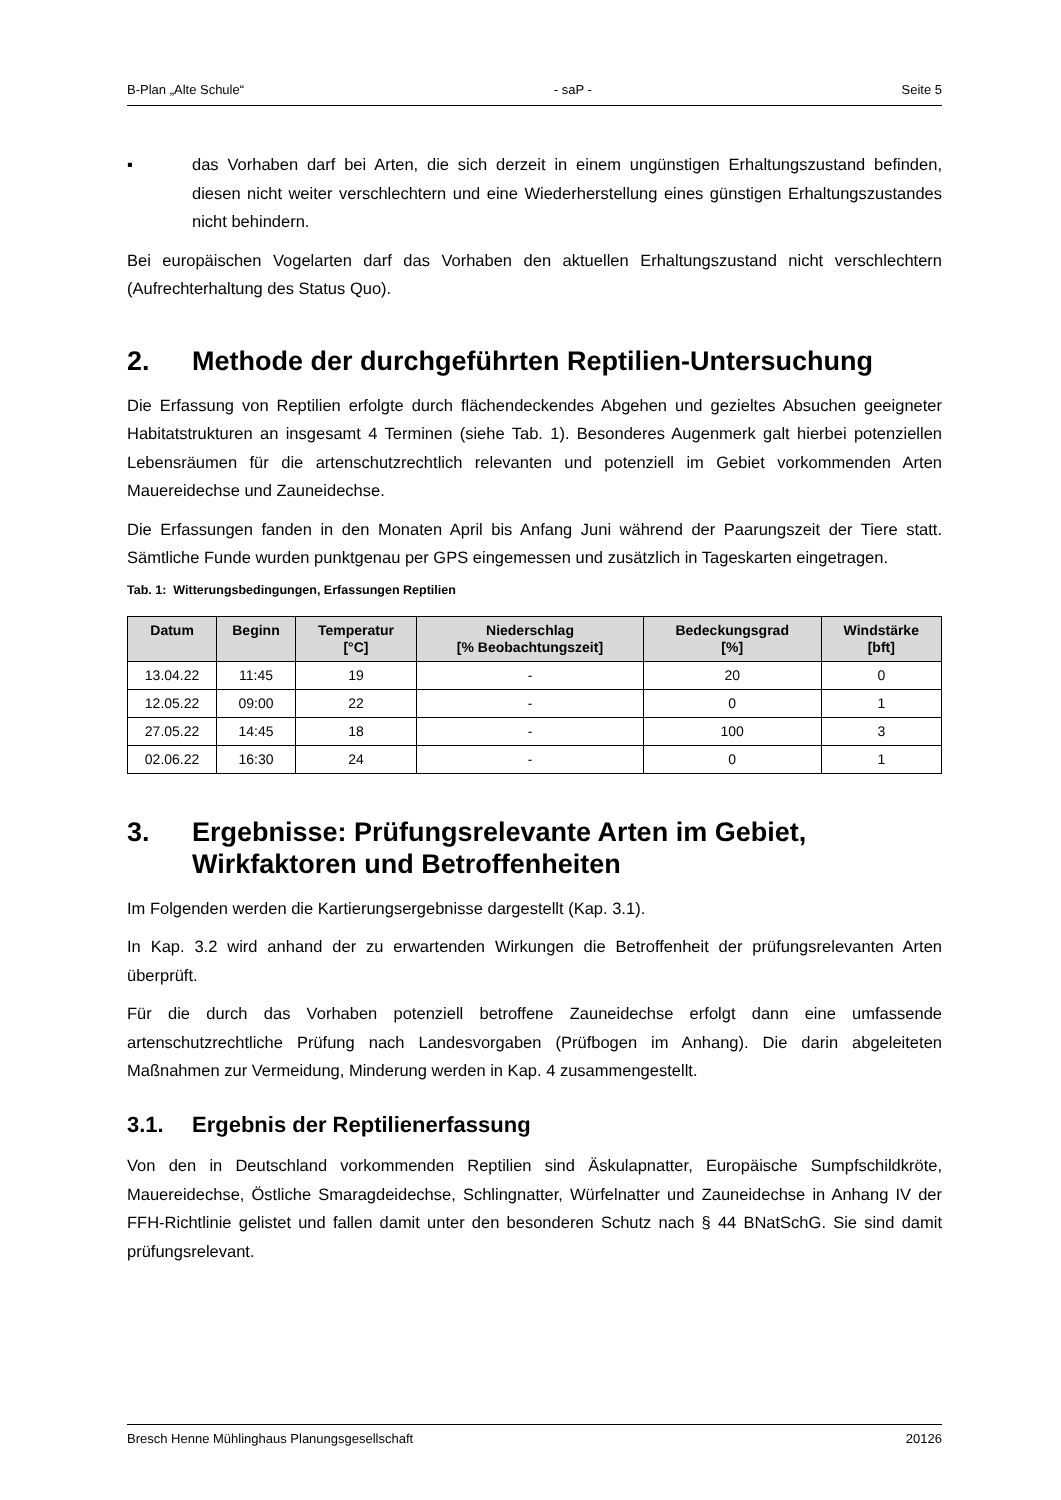B-Plan „Alte Schule“- saP - Seite 5
▪ das Vorhaben darf bei Arten, die sich derzeit in einem ungünstigen Erhaltungszustand befinden, diesen nicht weiter verschlechtern und eine Wiederherstellung eines günstigen Erhaltungszustandes nicht behindern.
Bei europäischen Vogelarten darf das Vorhaben den aktuellen Erhaltungszustand nicht verschlechtern (Aufrechterhaltung des Status Quo).
2. Methode der durchgeführten Reptilien-Untersuchung
Die Erfassung von Reptilien erfolgte durch flächendeckendes Abgehen und gezieltes Absuchen geeigneter Habitatstrukturen an insgesamt 4 Terminen (siehe Tab. 1). Besonderes Augenmerk galt hierbei potenziellen Lebensräumen für die artenschutzrechtlich relevanten und potenziell im Gebiet vorkommenden Arten Mauereidechse und Zauneidechse.
Die Erfassungen fanden in den Monaten April bis Anfang Juni während der Paarungszeit der Tiere statt. Sämtliche Funde wurden punktgenau per GPS eingemessen und zusätzlich in Tageskarten eingetragen.
Tab. 1: Witterungsbedingungen, Erfassungen Reptilien
| Datum | Beginn | Temperatur [°C] | Niederschlag [% Beobachtungszeit] | Bedeckungsgrad [%] | Windstärke [bft] |
| --- | --- | --- | --- | --- | --- |
| 13.04.22 | 11:45 | 19 | - | 20 | 0 |
| 12.05.22 | 09:00 | 22 | - | 0 | 1 |
| 27.05.22 | 14:45 | 18 | - | 100 | 3 |
| 02.06.22 | 16:30 | 24 | - | 0 | 1 |
3. Ergebnisse: Prüfungsrelevante Arten im Gebiet, Wirkfaktoren und Betroffenheiten
Im Folgenden werden die Kartierungsergebnisse dargestellt (Kap. 3.1).
In Kap. 3.2 wird anhand der zu erwartenden Wirkungen die Betroffenheit der prüfungsrelevanten Arten überprüft.
Für die durch das Vorhaben potenziell betroffene Zauneidechse erfolgt dann eine umfassende artenschutzrechtliche Prüfung nach Landesvorgaben (Prüfbogen im Anhang). Die darin abgeleiteten Maßnahmen zur Vermeidung, Minderung werden in Kap. 4 zusammengestellt.
3.1. Ergebnis der Reptilienerfassung
Von den in Deutschland vorkommenden Reptilien sind Äskulapnatter, Europäische Sumpfschildkröte, Mauereidechse, Östliche Smaragdeidechse, Schlingnatter, Würfelnatter und Zauneidechse in Anhang IV der FFH-Richtlinie gelistet und fallen damit unter den besonderen Schutz nach § 44 BNatSchG. Sie sind damit prüfungsrelevant.
Bresch Henne Mühlinghaus Planungsgesellschaft 20126